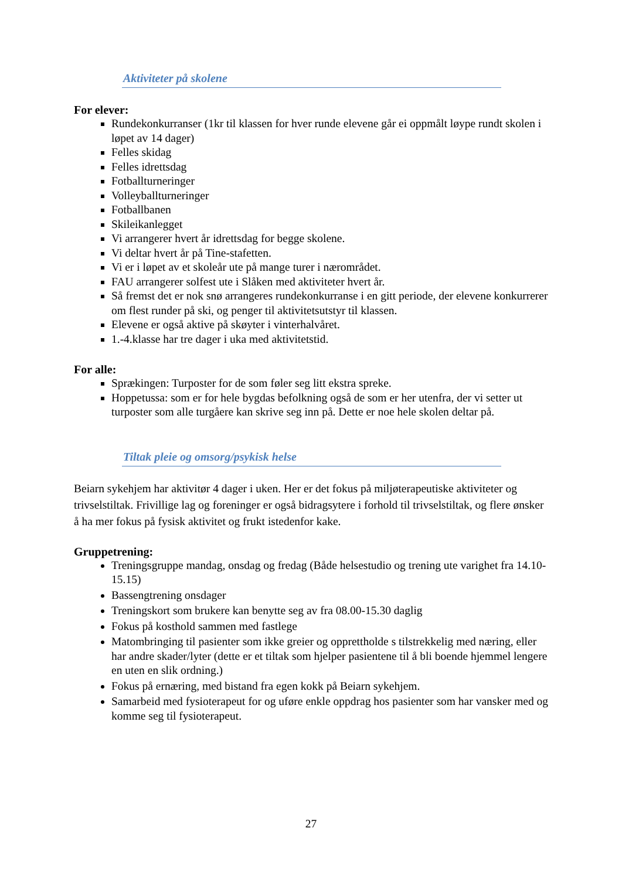Aktiviteter på skolene
For elever:
Rundekonkurranser (1kr til klassen for hver runde elevene går ei oppmålt løype rundt skolen i løpet av 14 dager)
Felles skidag
Felles idrettsdag
Fotballturneringer
Volleyballturneringer
Fotballbanen
Skileikanlegget
Vi arrangerer hvert år idrettsdag for begge skolene.
Vi deltar hvert år på Tine-stafetten.
Vi er i løpet av et skoleår ute på mange turer i nærområdet.
FAU arrangerer solfest ute i Slåken med aktiviteter hvert år.
Så fremst det er nok snø arrangeres rundekonkurranse i en gitt periode, der elevene konkurrerer om flest runder på ski, og penger til aktivitetsutstyr til klassen.
Elevene er også aktive på skøyter i vinterhalvåret.
1.-4.klasse har tre dager i uka med aktivitetstid.
For alle:
Sprækingen: Turposter for de som føler seg litt ekstra spreke.
Hoppetussa: som er for hele bygdas befolkning også de som er her utenfra, der vi setter ut turposter som alle turgåere kan skrive seg inn på. Dette er noe hele skolen deltar på.
Tiltak pleie og omsorg/psykisk helse
Beiarn sykehjem har aktivitør 4 dager i uken. Her er det fokus på miljøterapeutiske aktiviteter og trivselstiltak. Frivillige lag og foreninger er også bidragsytere i forhold til trivselstiltak, og flere ønsker å ha mer fokus på fysisk aktivitet og frukt istedenfor kake.
Gruppetrening:
Treningsgruppe mandag, onsdag og fredag (Både helsestudio og trening ute varighet fra 14.10- 15.15)
Bassengtrening onsdager
Treningskort som brukere kan benytte seg av fra 08.00-15.30 daglig
Fokus på kosthold sammen med fastlege
Matombringing til pasienter som ikke greier og opprettholde s tilstrekkelig med næring, eller har andre skader/lyter (dette er et tiltak som hjelper pasientene til å bli boende hjemmel lengere en uten en slik ordning.)
Fokus på ernæring, med bistand fra egen kokk på Beiarn sykehjem.
Samarbeid med fysioterapeut for og uføre enkle oppdrag hos pasienter som har vansker med og komme seg til fysioterapeut.
27